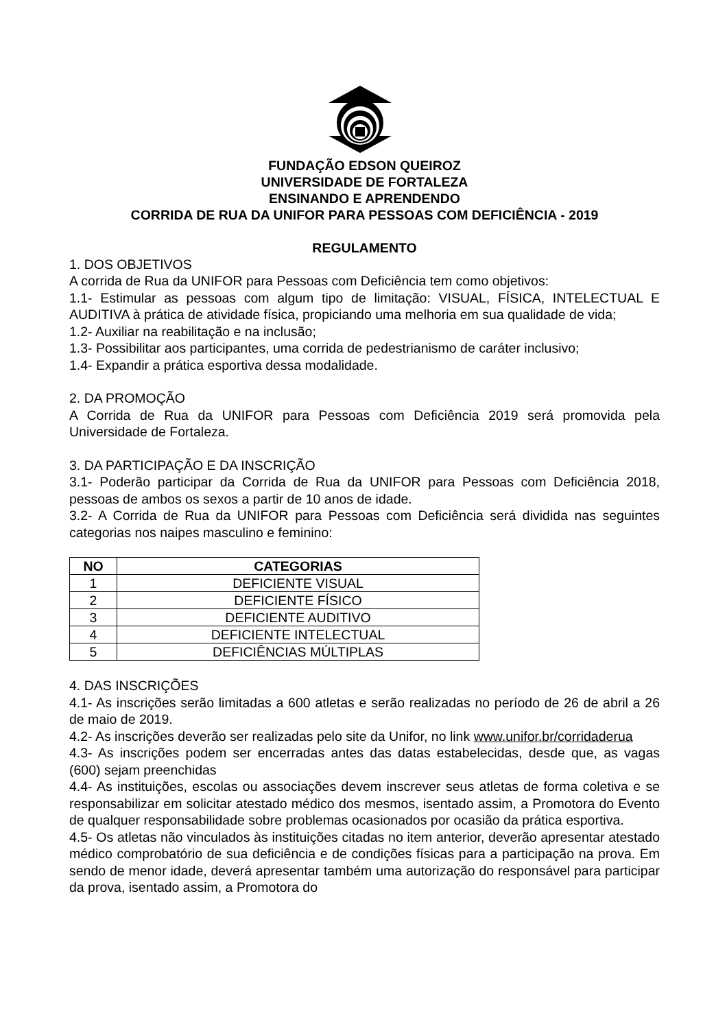FUNDAÇÃO EDSON QUEIROZ
UNIVERSIDADE DE FORTALEZA
ENSINANDO E APRENDENDO
CORRIDA DE RUA DA UNIFOR PARA PESSOAS COM DEFICIÊNCIA - 2019
REGULAMENTO
1. DOS OBJETIVOS
A corrida de Rua da UNIFOR para Pessoas com Deficiência tem como objetivos:
1.1- Estimular as pessoas com algum tipo de limitação: VISUAL, FÍSICA, INTELECTUAL E AUDITIVA à prática de atividade física, propiciando uma melhoria em sua qualidade de vida;
1.2- Auxiliar na reabilitação e na inclusão;
1.3- Possibilitar aos participantes, uma corrida de pedestrianismo de caráter inclusivo;
1.4- Expandir a prática esportiva dessa modalidade.
2. DA PROMOÇÃO
A Corrida de Rua da UNIFOR para Pessoas com Deficiência 2019 será promovida pela Universidade de Fortaleza.
3. DA PARTICIPAÇÃO E DA INSCRIÇÃO
3.1- Poderão participar da Corrida de Rua da UNIFOR para Pessoas com Deficiência 2018, pessoas de ambos os sexos a partir de 10 anos de idade.
3.2- A Corrida de Rua da UNIFOR para Pessoas com Deficiência será dividida nas seguintes categorias nos naipes masculino e feminino:
| NO | CATEGORIAS |
| --- | --- |
| 1 | DEFICIENTE VISUAL |
| 2 | DEFICIENTE FÍSICO |
| 3 | DEFICIENTE AUDITIVO |
| 4 | DEFICIENTE INTELECTUAL |
| 5 | DEFICIÊNCIAS MÚLTIPLAS |
4. DAS INSCRIÇÕES
4.1- As inscrições serão limitadas a 600 atletas e serão realizadas no período de 26 de abril a 26 de maio de 2019.
4.2- As inscrições deverão ser realizadas pelo site da Unifor, no link www.unifor.br/corridaderua
4.3- As inscrições podem ser encerradas antes das datas estabelecidas, desde que, as vagas (600) sejam preenchidas
4.4- As instituições, escolas ou associações devem inscrever seus atletas de forma coletiva e se responsabilizar em solicitar atestado médico dos mesmos, isentado assim, a Promotora do Evento de qualquer responsabilidade sobre problemas ocasionados por ocasião da prática esportiva.
4.5- Os atletas não vinculados às instituições citadas no item anterior, deverão apresentar atestado médico comprobatório de sua deficiência e de condições físicas para a participação na prova. Em sendo de menor idade, deverá apresentar também uma autorização do responsável para participar da prova, isentado assim, a Promotora do